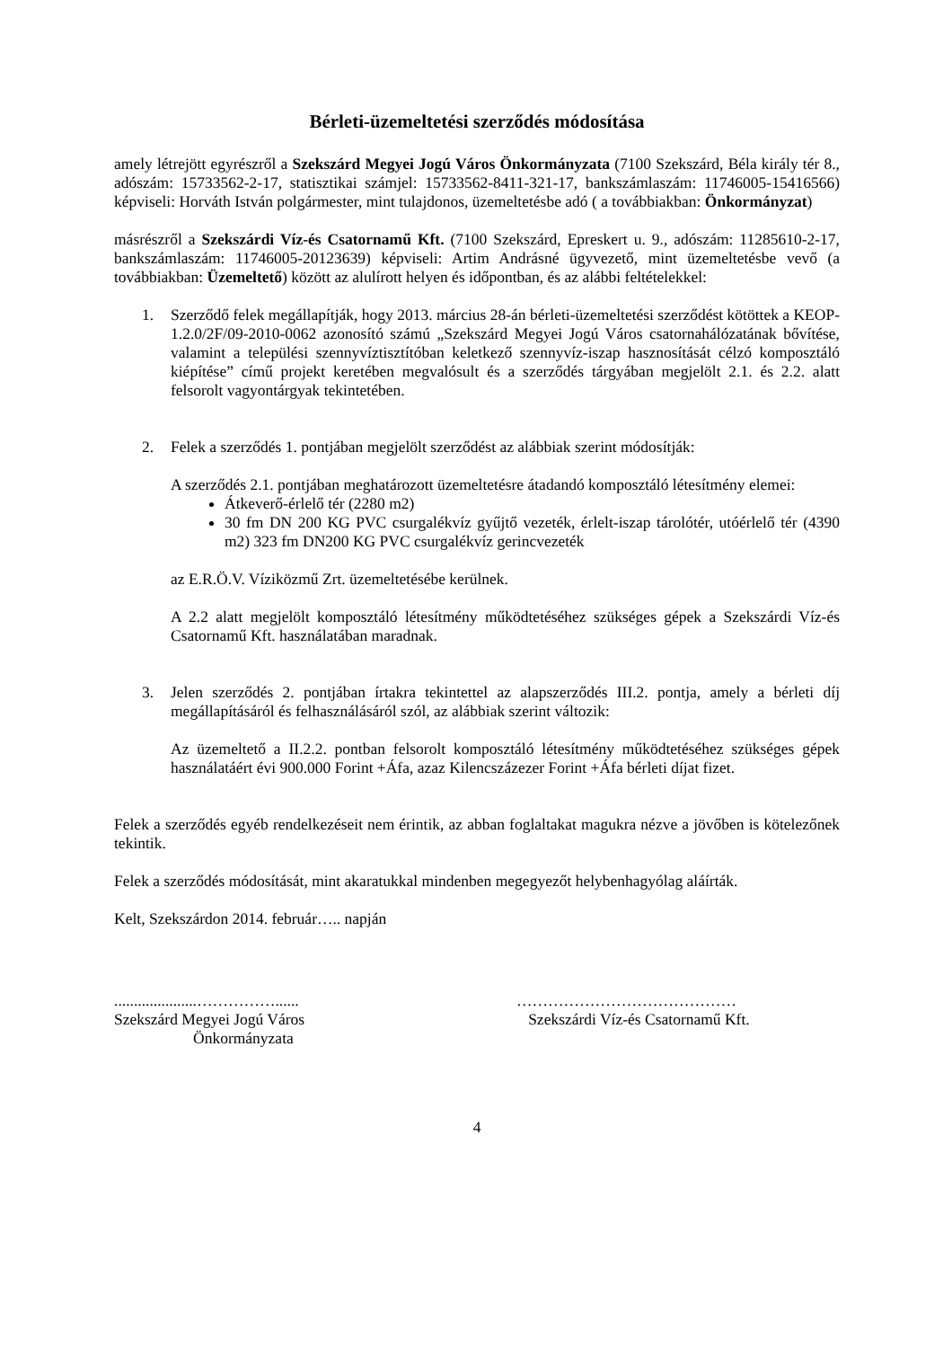Bérleti-üzemeltetési szerződés módosítása
amely létrejött egyrészről a Szekszárd Megyei Jogú Város Önkormányzata (7100 Szekszárd, Béla király tér 8., adószám: 15733562-2-17, statisztikai számjel: 15733562-8411-321-17, bankszámlaszám: 11746005-15416566) képviseli: Horváth István polgármester, mint tulajdonos, üzemeltetésbe adó ( a továbbiakban: Önkormányzat)
másrészről a Szekszárdi Víz-és Csatornamű Kft. (7100 Szekszárd, Epreskert u. 9., adószám: 11285610-2-17, bankszámlaszám: 11746005-20123639) képviseli: Artim Andrásné ügyvezető, mint üzemeltetésbe vevő (a továbbiakban: Üzemeltető) között az alulírott helyen és időpontban, és az alábbi feltételekkel:
1. Szerződő felek megállapítják, hogy 2013. március 28-án bérleti-üzemeltetési szerződést kötöttek a KEOP-1.2.0/2F/09-2010-0062 azonosító számú „Szekszárd Megyei Jogú Város csatornahálózatának bővítése, valamint a települési szennyvíztisztítóban keletkező szennyvíz-iszap hasznosítását célzó komposztáló kiépítése” című projekt keretében megvalósult és a szerződés tárgyában megjelölt 2.1. és 2.2. alatt felsorolt vagyontárgyak tekintetében.
2. Felek a szerződés 1. pontjában megjelölt szerződést az alábbiak szerint módosítják:
A szerződés 2.1. pontjában meghatározott üzemeltetésre átadandó komposztáló létesítmény elemei:
Átkeverő-érlelő tér (2280 m2)
30 fm DN 200 KG PVC csurgalékvíz gyűjtő vezeték, érlelt-iszap tárolótér, utóérlelő tér (4390 m2) 323 fm DN200 KG PVC csurgalékvíz gerincvezeték
az E.R.Ö.V. Víziközmű Zrt. üzemeltetésébe kerülnek.
A 2.2 alatt megjelölt komposztáló létesítmény működtetéséhez szükséges gépek a Szekszárdi Víz-és Csatornamű Kft. használatában maradnak.
3. Jelen szerződés 2. pontjában írtakra tekintettel az alapszerződés III.2. pontja, amely a bérleti díj megállapításáról és felhasználásáról szól, az alábbiak szerint változik:
Az üzemeltető a II.2.2. pontban felsorolt komposztáló létesítmény működtetéséhez szükséges gépek használatáért évi 900.000 Forint +Áfa, azaz Kilencszázezer Forint +Áfa bérleti díjat fizet.
Felek a szerződés egyéb rendelkezéseit nem érintik, az abban foglaltakat magukra nézve a jövőben is kötelezőnek tekintik.
Felek a szerződés módosítását, mint akaratukkal mindenben megegyezőt helybenhagyólag aláírták.
Kelt, Szekszárdon 2014. február….. napján
.....................……………......
Szekszárd Megyei Jogú Város
Önkormányzata
……………………………………
Szekszárdi Víz-és Csatornamű Kft.
4